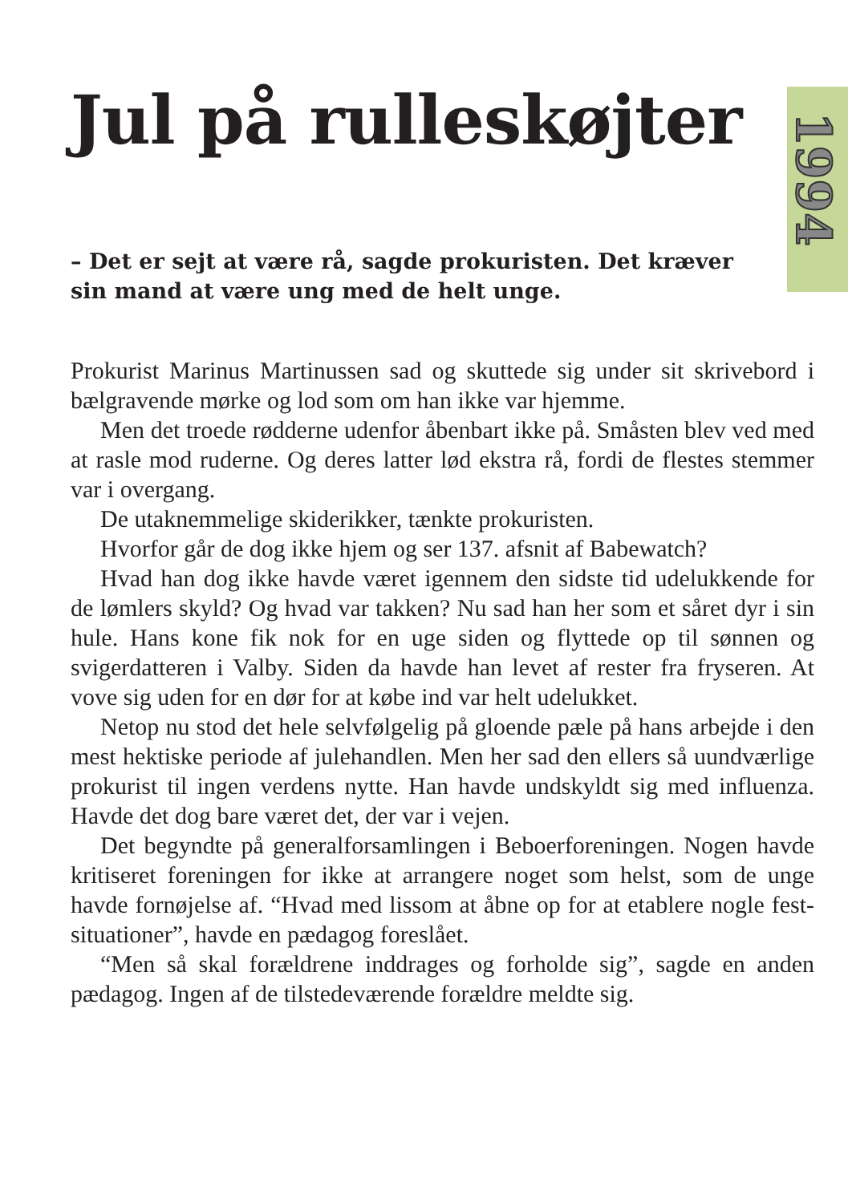1994
Jul på rulleskøjter
– Det er sejt at være rå, sagde prokuristen. Det kræver sin mand at være ung med de helt unge.
Prokurist Marinus Martinussen sad og skuttede sig under sit skrivebord i bælgravende mørke og lod som om han ikke var hjemme.
Men det troede rødderne udenfor åbenbart ikke på. Småsten blev ved med at rasle mod ruderne. Og deres latter lød ekstra rå, fordi de flestes stemmer var i overgang.
De utaknemmelige skiderikker, tænkte prokuristen.
Hvorfor går de dog ikke hjem og ser 137. afsnit af Babewatch?
Hvad han dog ikke havde været igennem den sidste tid udelukkende for de lømlers skyld? Og hvad var takken? Nu sad han her som et såret dyr i sin hule. Hans kone fik nok for en uge siden og flyttede op til sønnen og svigerdatteren i Valby. Siden da havde han levet af rester fra fryseren. At vove sig uden for en dør for at købe ind var helt udelukket.
Netop nu stod det hele selvfølgelig på gloende pæle på hans arbejde i den mest hektiske periode af julehandlen. Men her sad den ellers så uundværlige prokurist til ingen verdens nytte. Han havde undskyldt sig med influenza. Havde det dog bare været det, der var i vejen.
Det begyndte på generalforsamlingen i Beboerforeningen. Nogen havde kritiseret foreningen for ikke at arrangere noget som helst, som de unge havde fornøjelse af. “Hvad med lissom at åbne op for at etablere nogle fest-situationer”, havde en pædagog foreslået.
“Men så skal forældrene inddrages og forholde sig”, sagde en anden pædagog. Ingen af de tilstedeværende forældre meldte sig.